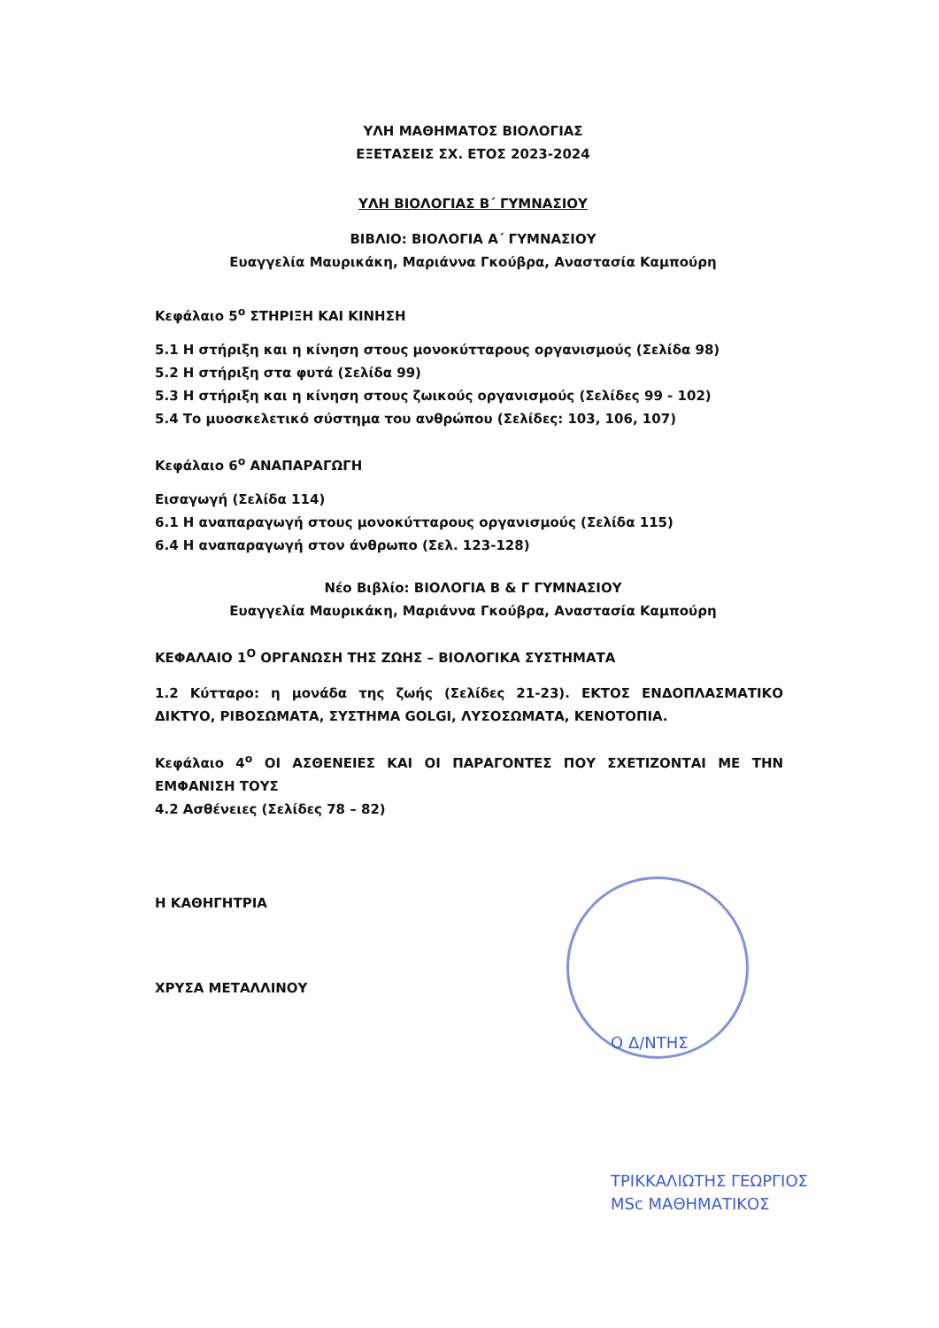ΥΛΗ ΜΑΘΗΜΑΤΟΣ ΒΙΟΛΟΓΙΑΣ
ΕΞΕΤΑΣΕΙΣ ΣΧ. ΕΤΟΣ 2023-2024
ΥΛΗ ΒΙΟΛΟΓΙΑΣ Β΄ ΓΥΜΝΑΣΙΟΥ
ΒΙΒΛΙΟ: ΒΙΟΛΟΓΙΑ Α΄ ΓΥΜΝΑΣΙΟΥ
Ευαγγελία Μαυρικάκη, Μαριάννα Γκούβρα, Αναστασία Καμπούρη
Κεφάλαιο 5<sup>ο</sup> ΣΤΗΡΙΞΗ ΚΑΙ ΚΙΝΗΣΗ
5.1 Η στήριξη και η κίνηση στους μονοκύτταρους οργανισμούς (Σελίδα 98)
5.2 Η στήριξη στα φυτά (Σελίδα 99)
5.3 Η στήριξη και η κίνηση στους ζωικούς οργανισμούς (Σελίδες 99 - 102)
5.4 Το μυοσκελετικό σύστημα του ανθρώπου (Σελίδες: 103, 106, 107)
Κεφάλαιο 6<sup>ο</sup> ΑΝΑΠΑΡΑΓΩΓΗ
Εισαγωγή (Σελίδα 114)
6.1 Η αναπαραγωγή στους μονοκύτταρους οργανισμούς (Σελίδα 115)
6.4 Η αναπαραγωγή στον άνθρωπο (Σελ. 123-128)
Νέο Βιβλίο: ΒΙΟΛΟΓΙΑ Β & Γ ΓΥΜΝΑΣΙΟΥ
Ευαγγελία Μαυρικάκη, Μαριάννα Γκούβρα, Αναστασία Καμπούρη
ΚΕΦΑΛΑΙΟ 1<sup>Ο</sup> ΟΡΓΑΝΩΣΗ ΤΗΣ ΖΩΗΣ – ΒΙΟΛΟΓΙΚΑ ΣΥΣΤΗΜΑΤΑ
1.2 Κύτταρο: η μονάδα της ζωής (Σελίδες 21-23). ΕΚΤΟΣ ΕΝΔΟΠΛΑΣΜΑΤΙΚΟ ΔΙΚΤΥΟ, ΡΙΒΟΣΩΜΑΤΑ, ΣΥΣΤΗΜΑ GOLGI, ΛΥΣΟΣΩΜΑΤΑ, ΚΕΝΟΤΟΠΙΑ.
Κεφάλαιο 4<sup>ο</sup> ΟΙ ΑΣΘΕΝΕΙΕΣ ΚΑΙ ΟΙ ΠΑΡΑΓΟΝΤΕΣ ΠΟΥ ΣΧΕΤΙΖΟΝΤΑΙ ΜΕ ΤΗΝ ΕΜΦΑΝΙΣΗ ΤΟΥΣ
4.2 Ασθένειες (Σελίδες 78 – 82)
Η ΚΑΘΗΓΗΤΡΙΑ
ΧΡΥΣΑ ΜΕΤΑΛΛΙΝΟΥ
Ο Δ/ΝΤΗΣ
ΤΡΙΚΚΑΛΙΩΤΗΣ ΓΕΩΡΓΙΟΣ
MSc ΜΑΘΗΜΑΤΙΚΟΣ